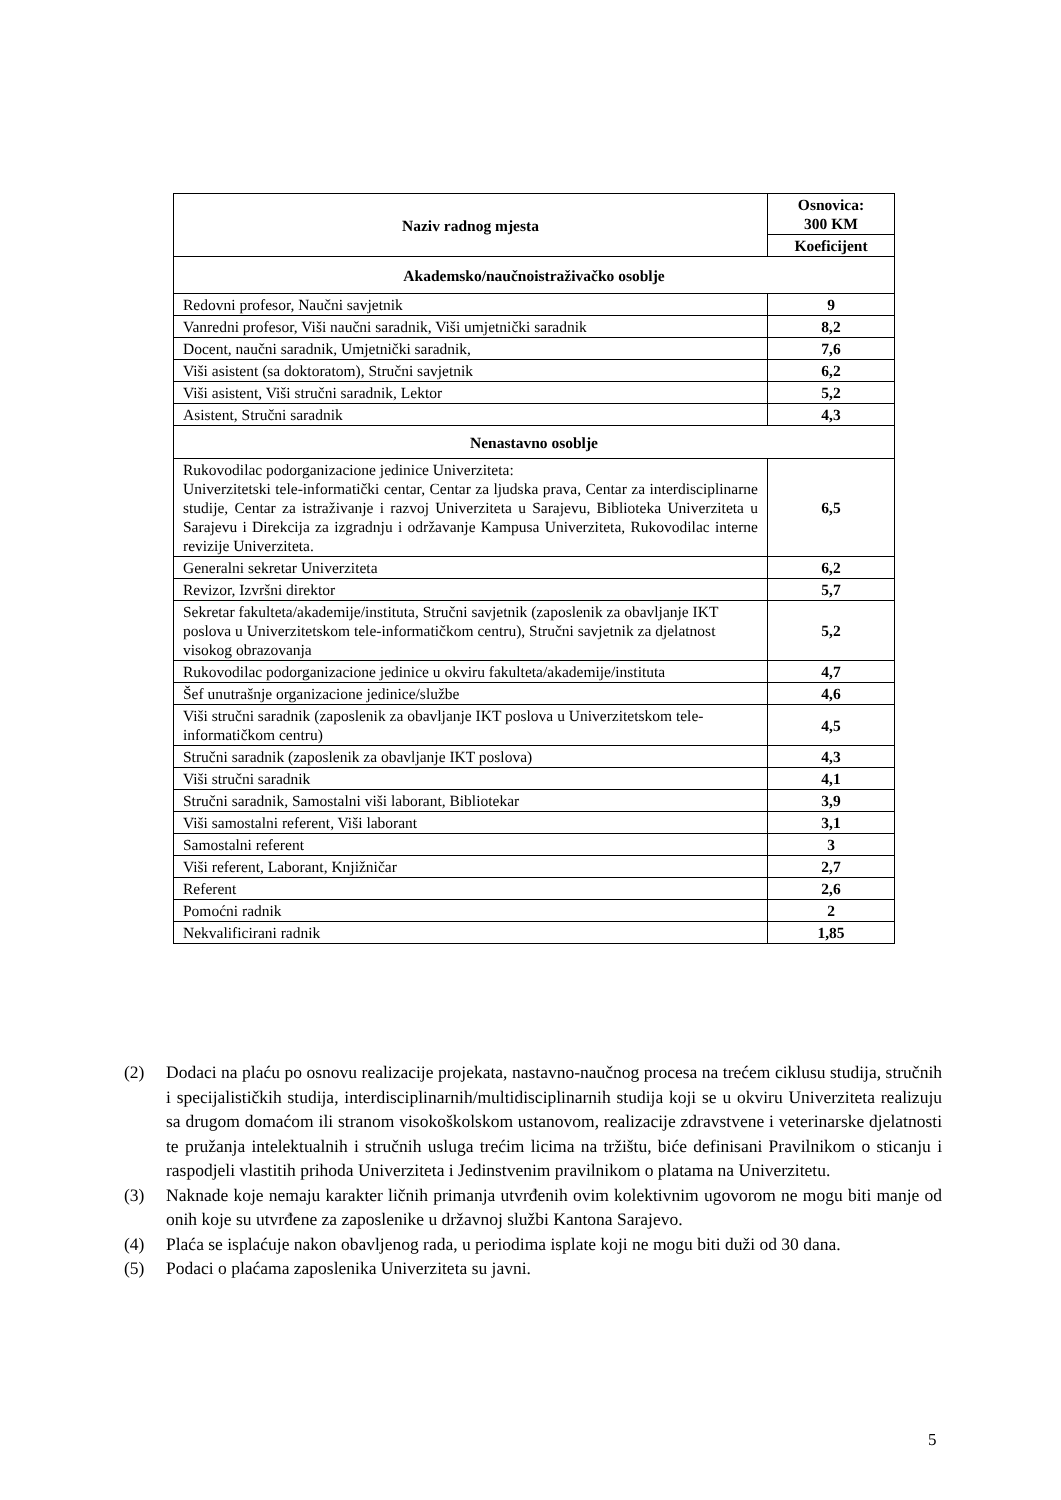| Naziv radnog mjesta | Osnovica: 300 KM |
| --- | --- |
| | Koeficijent |
| Akademsko/naučnoistraživačko osoblje | |
| Redovni profesor, Naučni savjetnik | 9 |
| Vanredni profesor, Viši naučni saradnik, Viši umjetnički saradnik | 8,2 |
| Docent, naučni saradnik, Umjetnički saradnik, | 7,6 |
| Viši asistent (sa doktoratom), Stručni savjetnik | 6,2 |
| Viši asistent, Viši stručni saradnik, Lektor | 5,2 |
| Asistent, Stručni saradnik | 4,3 |
| Nenastavno osoblje | |
| Rukovodilac podorganizacione jedinice Univerziteta: Univerzitetski tele-informatički centar, Centar za ljudska prava, Centar za interdisciplinarne studije, Centar za istraživanje i razvoj Univerziteta u Sarajevu, Biblioteka Univerziteta u Sarajevu i Direkcija za izgradnju i održavanje Kampusa Univerziteta, Rukovodilac interne revizije Univerziteta. | 6,5 |
| Generalni sekretar Univerziteta | 6,2 |
| Revizor, Izvršni direktor | 5,7 |
| Sekretar fakulteta/akademije/instituta, Stručni savjetnik (zaposlenik za obavljanje IKT poslova u Univerzitetskom tele-informatičkom centru), Stručni savjetnik za djelatnost visokog obrazovanja | 5,2 |
| Rukovodilac podorganizacione jedinice u okviru fakulteta/akademije/instituta | 4,7 |
| Šef unutrašnje organizacione jedinice/službe | 4,6 |
| Viši stručni saradnik (zaposlenik za obavljanje IKT poslova u Univerzitetskom tele-informatičkom centru) | 4,5 |
| Stručni saradnik (zaposlenik za obavljanje IKT poslova) | 4,3 |
| Viši stručni saradnik | 4,1 |
| Stručni saradnik, Samostalni viši laborant, Bibliotekar | 3,9 |
| Viši samostalni referent, Viši laborant | 3,1 |
| Samostalni referent | 3 |
| Viši referent, Laborant, Knjižničar | 2,7 |
| Referent | 2,6 |
| Pomoćni radnik | 2 |
| Nekvalificirani radnik | 1,85 |
(2) Dodaci na plaću po osnovu realizacije projekata, nastavno-naučnog procesa na trećem ciklusu studija, stručnih i specijalističkih studija, interdisciplinarnih/multidisciplinarnih studija koji se u okviru Univerziteta realizuju sa drugom domaćom ili stranom visokoškolskom ustanovom, realizacije zdravstvene i veterinarske djelatnosti te pružanja intelektualnih i stručnih usluga trećim licima na tržištu, biće definisani Pravilnikom o sticanju i raspodjeli vlastitih prihoda Univerziteta i Jedinstvenim pravilnikom o platama na Univerzitetu.
(3) Naknade koje nemaju karakter ličnih primanja utvrđenih ovim kolektivnim ugovorom ne mogu biti manje od onih koje su utvrđene za zaposlenike u državnoj službi Kantona Sarajevo.
(4) Plaća se isplaćuje nakon obavljenog rada, u periodima isplate koji ne mogu biti duži od 30 dana.
(5) Podaci o plaćama zaposlenika Univerziteta su javni.
5